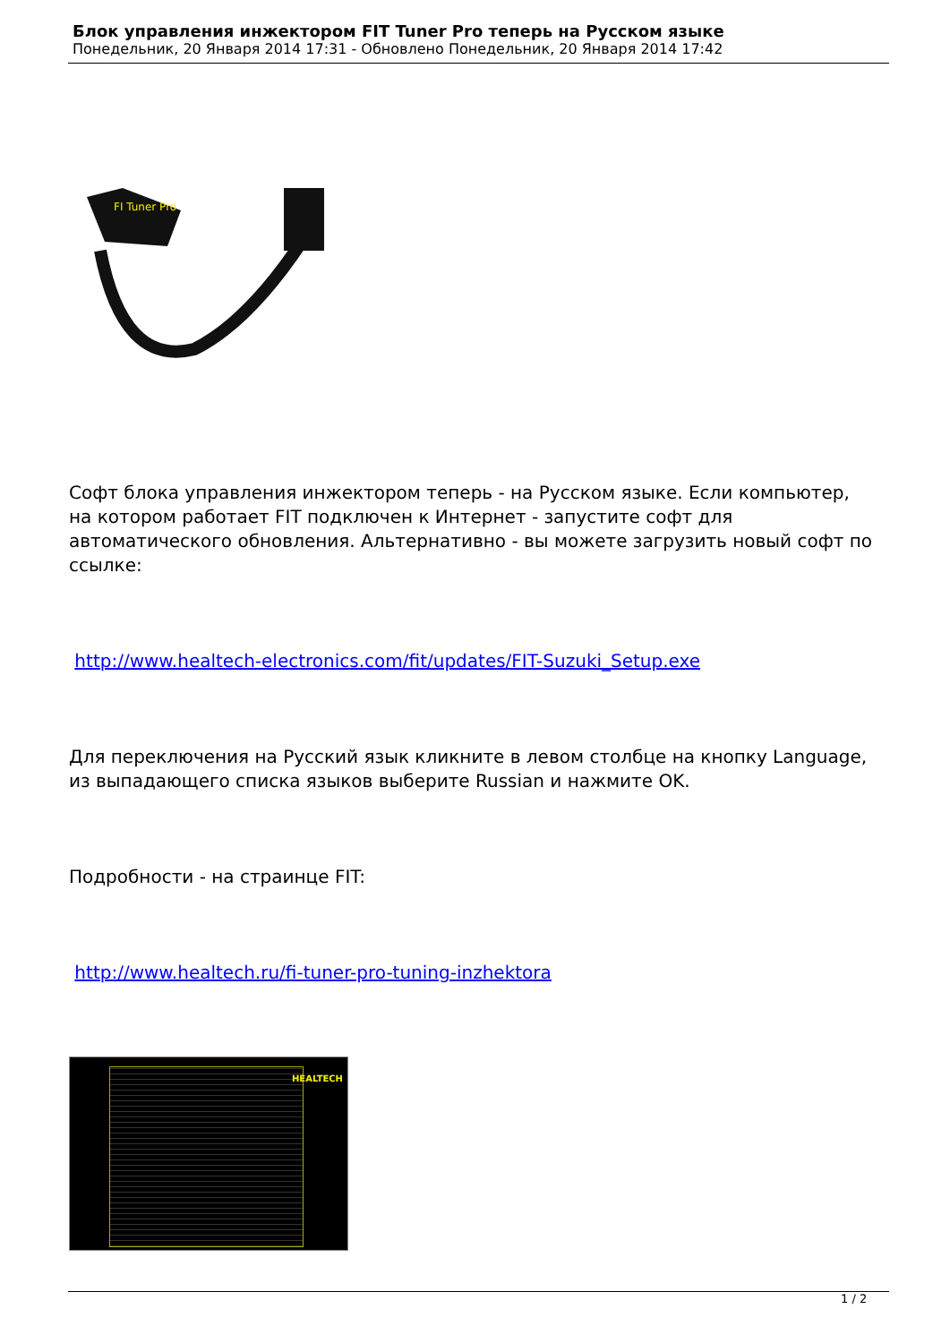Блок управления инжектором FIT Tuner Pro теперь на Русском языке
Понедельник, 20 Января 2014 17:31 - Обновлено Понедельник, 20 Января 2014 17:42
FI Tuner Pro
Софт блока управления инжектором теперь - на Русском языке. Если компьютер, на котором работает FIT подключен к Интернет - запустите софт для автоматического обновления. Альтернативно - вы можете загрузить новый софт по ссылке:
http://www.healtech-electronics.com/fit/updates/FIT-Suzuki_Setup.exe
Для переключения на Русский язык кликните в левом столбце на кнопку Language, из выпадающего списка языков выберите Russian и нажмите OK.
Подробности - на страинце FIT:
http://www.healtech.ru/fi-tuner-pro-tuning-inzhektora
HEALTECH
1 / 2